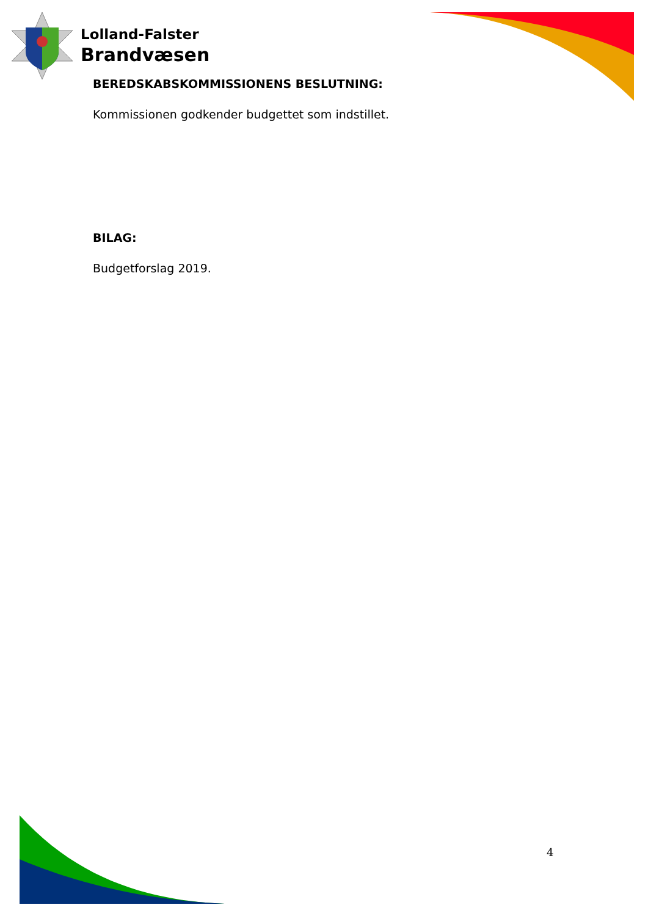Lolland-Falster
Brandvæsen
BEREDSKABSKOMMISSIONENS BESLUTNING:
Kommissionen godkender budgettet som indstillet.
BILAG:
Budgetforslag 2019.
4